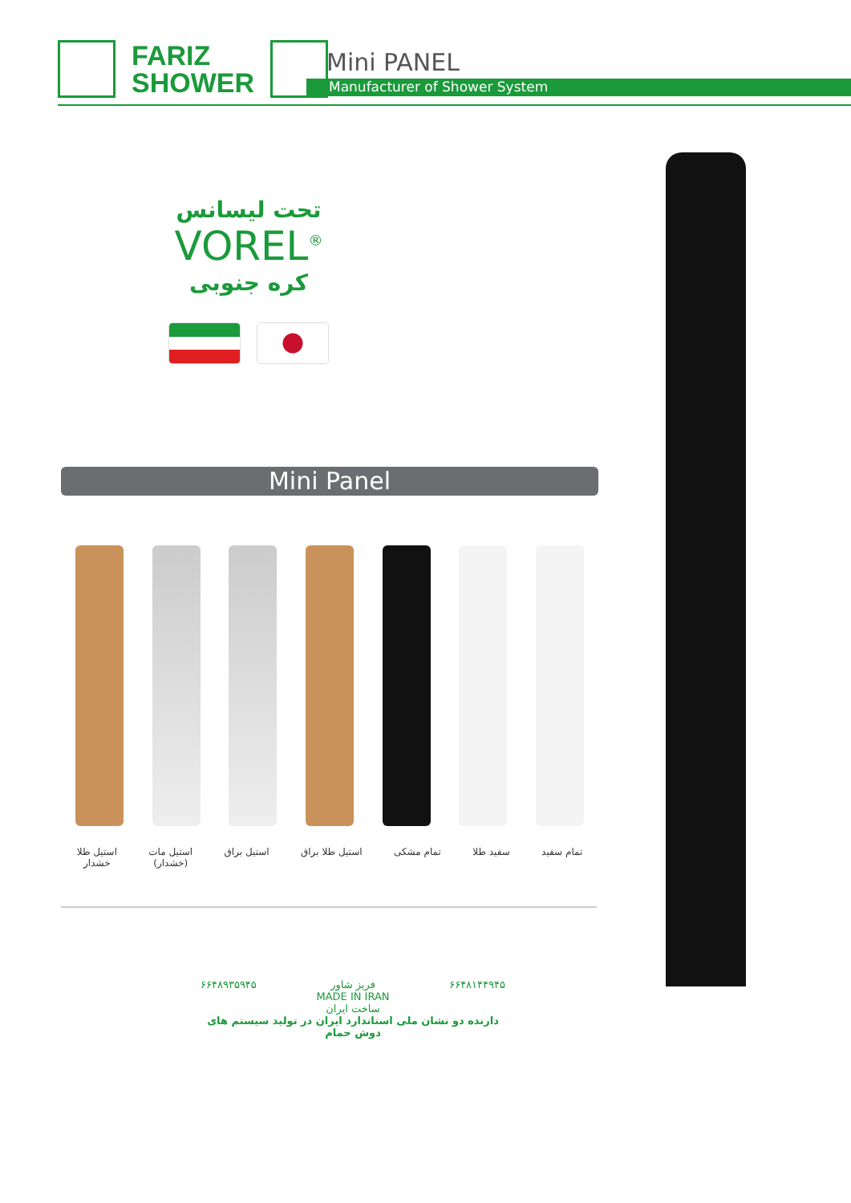FARIZ
SHOWER
Mini PANEL
Manufacturer of Shower System
تحت لیسانس
VOREL<sup>®</sup>
کره جنوبی
Mini Panel
تمام سفید سفید طلا تمام مشکی استیل طلا براق استیل براق استیل مات
(خشدار)
استیل طلا
خشدار
۶۶۴۸۹۳۵۹۴۵ فریز شاور
MADE IN IRAN
ساخت ایران ۶۶۴۸۱۴۴۹۴۵
دارنده دو نشان ملی استاندارد ایران در تولید سیستم های دوش حمام